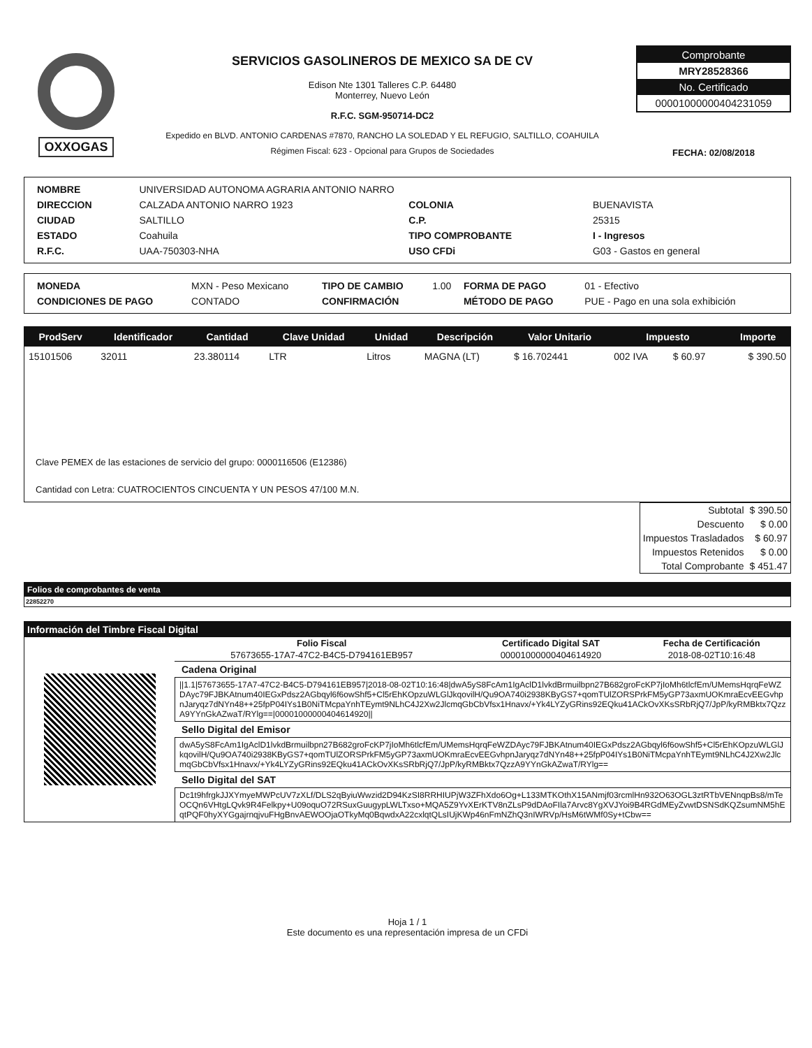OXXOGAS
SERVICIOS GASOLINEROS DE MEXICO SA DE CV
Edison Nte 1301 Talleres C.P. 64480
Monterrey, Nuevo León
R.F.C. SGM-950714-DC2
Expedido en BLVD. ANTONIO CARDENAS #7870, RANCHO LA SOLEDAD Y EL REFUGIO, SALTILLO, COAHUILA
Régimen Fiscal: 623 - Opcional para Grupos de Sociedades
Comprobante
MRY28528366
No. Certificado
00001000000404231059
FECHA: 02/08/2018
| NOMBRE | UNIVERSIDAD AUTONOMA AGRARIA ANTONIO NARRO | | |
| DIRECCION | CALZADA ANTONIO NARRO 1923 | COLONIA | BUENAVISTA |
| CIUDAD | SALTILLO | C.P. | 25315 |
| ESTADO | Coahuila | TIPO COMPROBANTE | I - Ingresos |
| R.F.C. | UAA-750303-NHA | USO CFDi | G03 - Gastos en general |
| MONEDA | MXN - Peso Mexicano | TIPO DE CAMBIO | 1.00 | FORMA DE PAGO | 01 - Efectivo |
| CONDICIONES DE PAGO | CONTADO | CONFIRMACIÓN | | MÉTODO DE PAGO | PUE - Pago en una sola exhibición |
| ProdServ | Identificador | Cantidad | Clave Unidad | Unidad | Descripción | Valor Unitario | Impuesto | | Importe |
| --- | --- | --- | --- | --- | --- | --- | --- | --- | --- |
| 15101506 | 32011 | 23.380114 | LTR | Litros | MAGNA (LT) | $ 16.702441 | 002 IVA | $ 60.97 | $ 390.50 |
Clave PEMEX de las estaciones de servicio del grupo: 0000116506 (E12386)
Cantidad con Letra: CUATROCIENTOS CINCUENTA Y UN PESOS 47/100 M.N.
| Subtotal | $ 390.50 |
| Descuento | $ 0.00 |
| Impuestos Trasladados | $ 60.97 |
| Impuestos Retenidos | $ 0.00 |
| Total Comprobante | $ 451.47 |
Folios de comprobantes de venta
22852270
Información del Timbre Fiscal Digital
| Folio Fiscal | Certificado Digital SAT | Fecha de Certificación |
| --- | --- | --- |
| 57673655-17A7-47C2-B4C5-D794161EB957 | 00001000000404614920 | 2018-08-02T10:16:48 |
Cadena Original
||1.1|57673655-17A7-47C2-B4C5-D794161EB957|2018-08-02T10:16:48|dwA5yS8FcAm1IgAclD1lvkdBrmuilbpn27B682groFcKP7jIoMh6tlcfEm/UMemsHqrqFeWZDAyc79FJBKAtnum40IEGxPdsz2AGbqyl6f6owShf5+Cl5rEhKOpzuWLGlJkqovilH/Qu9OA740i2938KByGS7+qomTUlZORSPrkFM5yGP73axmUOKmraEcvEEGvhpnJaryqz7dNYn48++25fpP04IYs1B0NiTMcpaYnhTEymt9NLhC4J2Xw2JlcmqGbCbVfsx1Hnavx/+Yk4LYZyGRins92EQku41ACkOvXKsSRbRjQ7/JpP/kyRMBktx7QzzA9YYnGkAZwaT/RYlg==|00001000000404614920||
Sello Digital del Emisor
dwA5yS8FcAm1IgAclD1lvkdBrmuilbpn27B682groFcKP7jIoMh6tlcfEm/UMemsHqrqFeWZDAyc79FJBKAtnum40IEGxPdsz2AGbqyl6f6owShf5+Cl5rEhKOpzuWLGlJkqovilH/Qu9OA740i2938KByGS7+qomTUlZORSPrkFM5yGP73axmUOKmraEcvEEGvhpnJaryqz7dNYn48++25fpP04IYs1B0NiTMcpaYnhTEymt9NLhC4J2Xw2JlcmqGbCbVfsx1Hnavx/+Yk4LYZyGRins92EQku41ACkOvXKsSRbRjQ7/JpP/kyRMBktx7QzzA9YYnGkAZwaT/RYlg==
Sello Digital del SAT
Dc1t9hfrgkJJXYmyeMWPcUV7zXLf/DLS2qByiuWwzid2D94KzSI8RRHIUPjW3ZFhXdo6Og+L133MTKOthX15ANmjf03rcmlHn932O63OGL3ztRTbVENnqpBs8/mTeOCQn6VHtgLQvk9R4Felkpy+U09oquO72RSuxGuugypLWLTxso+MQA5Z9YvXErKTV8nZLsP9dDAoFIla7Arvc8YgXVJYoi9B4RGdMEyZvwtDSNSdKQZsumNM5hEqtPQF0hyXYGgajrnqjvuFHgBnvAEWOOjaOTkyMq0BqwdxA22cxlqtQLsIUjKWp46nFmNZhQ3nIWRVp/HsM6tWMf0Sy+tCbw==
Hoja 1 / 1
Este documento es una representación impresa de un CFDi